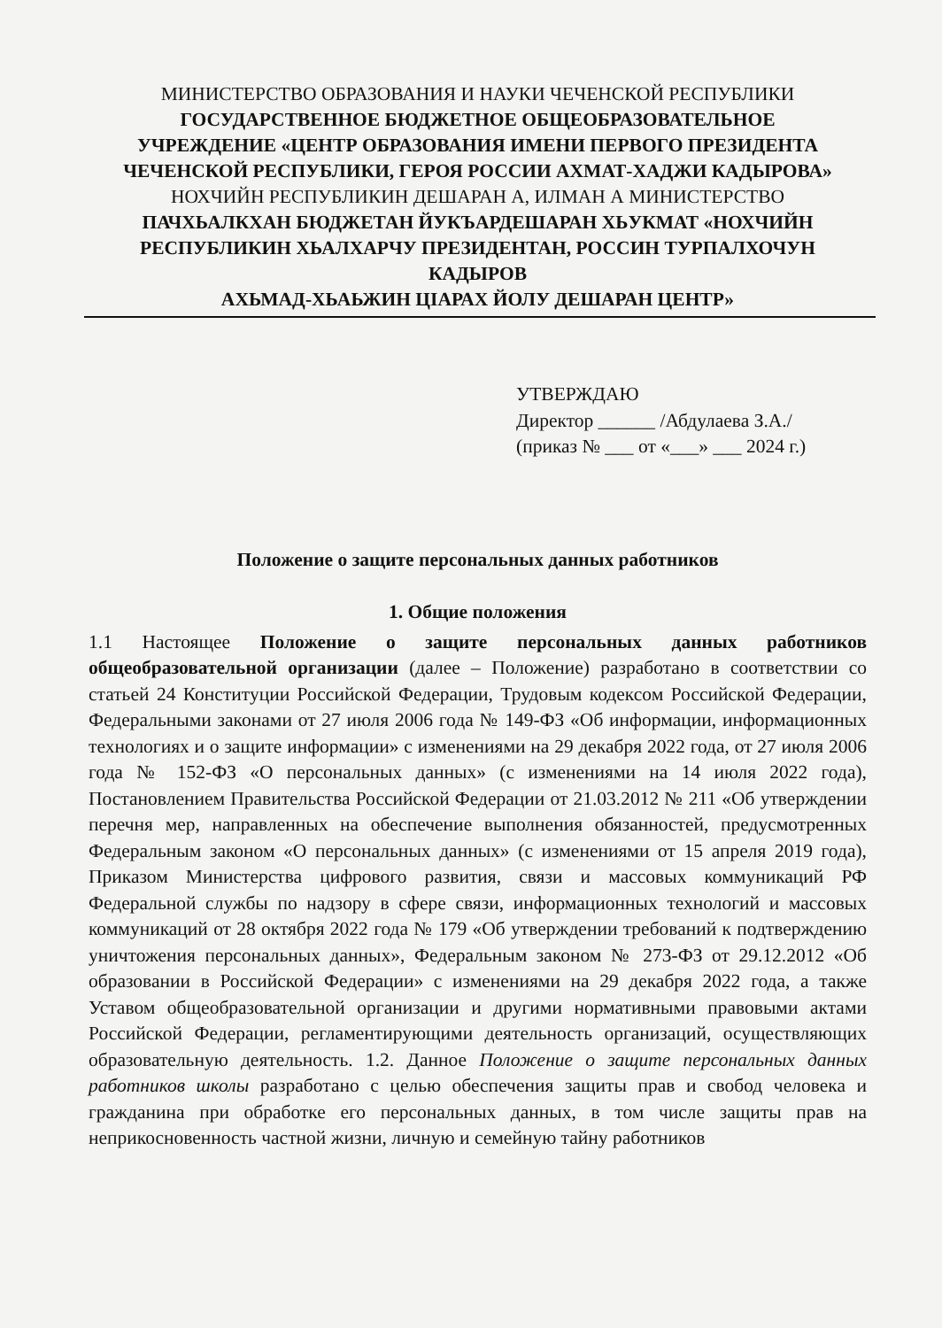МИНИСТЕРСТВО ОБРАЗОВАНИЯ И НАУКИ ЧЕЧЕНСКОЙ РЕСПУБЛИКИ
ГОСУДАРСТВЕННОЕ БЮДЖЕТНОЕ ОБЩЕОБРАЗОВАТЕЛЬНОЕ
УЧРЕЖДЕНИЕ «ЦЕНТР ОБРАЗОВАНИЯ ИМЕНИ ПЕРВОГО ПРЕЗИДЕНТА
ЧЕЧЕНСКОЙ РЕСПУБЛИКИ, ГЕРОЯ РОССИИ АХМАТ-ХАДЖИ КАДЫРОВА»
НОХЧИЙН РЕСПУБЛИКИН ДЕШАРАН А, ИЛМАН А МИНИСТЕРСТВО
ПАЧХЬАЛКХАН БЮДЖЕТАН ЙУКЪАРДЕШАРАН ХЬУКМАТ «НОХЧИЙН
РЕСПУБЛИКИН ХЬАЛХАРЧУ ПРЕЗИДЕНТАН, РОССИН ТУРПАЛХОЧУН КАДЫРОВ
АХЬМАД-ХЬАЬЖИН ЦIАРАХ ЙОЛУ ДЕШАРАН ЦЕНТР»
УТВЕРЖДАЮ
Директор ______ /Абдулаева З.А./
(приказ № ___ от «___» ___ 2024 г.)
Положение о защите персональных данных работников
1. Общие положения
1.1 Настоящее Положение о защите персональных данных работников общеобразовательной организации (далее – Положение) разработано в соответствии со статьей 24 Конституции Российской Федерации, Трудовым кодексом Российской Федерации, Федеральными законами от 27 июля 2006 года № 149-ФЗ «Об информации, информационных технологиях и о защите информации» с изменениями на 29 декабря 2022 года, от 27 июля 2006 года № 152-ФЗ «О персональных данных» (с изменениями на 14 июля 2022 года), Постановлением Правительства Российской Федерации от 21.03.2012 № 211 «Об утверждении перечня мер, направленных на обеспечение выполнения обязанностей, предусмотренных Федеральным законом «О персональных данных» (с изменениями от 15 апреля 2019 года), Приказом Министерства цифрового развития, связи и массовых коммуникаций РФ Федеральной службы по надзору в сфере связи, информационных технологий и массовых коммуникаций от 28 октября 2022 года № 179 «Об утверждении требований к подтверждению уничтожения персональных данных», Федеральным законом № 273-ФЗ от 29.12.2012 «Об образовании в Российской Федерации» с изменениями на 29 декабря 2022 года, а также Уставом общеобразовательной организации и другими нормативными правовыми актами Российской Федерации, регламентирующими деятельность организаций, осуществляющих образовательную деятельность. 1.2. Данное Положение о защите персональных данных работников школы разработано с целью обеспечения защиты прав и свобод человека и гражданина при обработке его персональных данных, в том числе защиты прав на неприкосновенность частной жизни, личную и семейную тайну работников